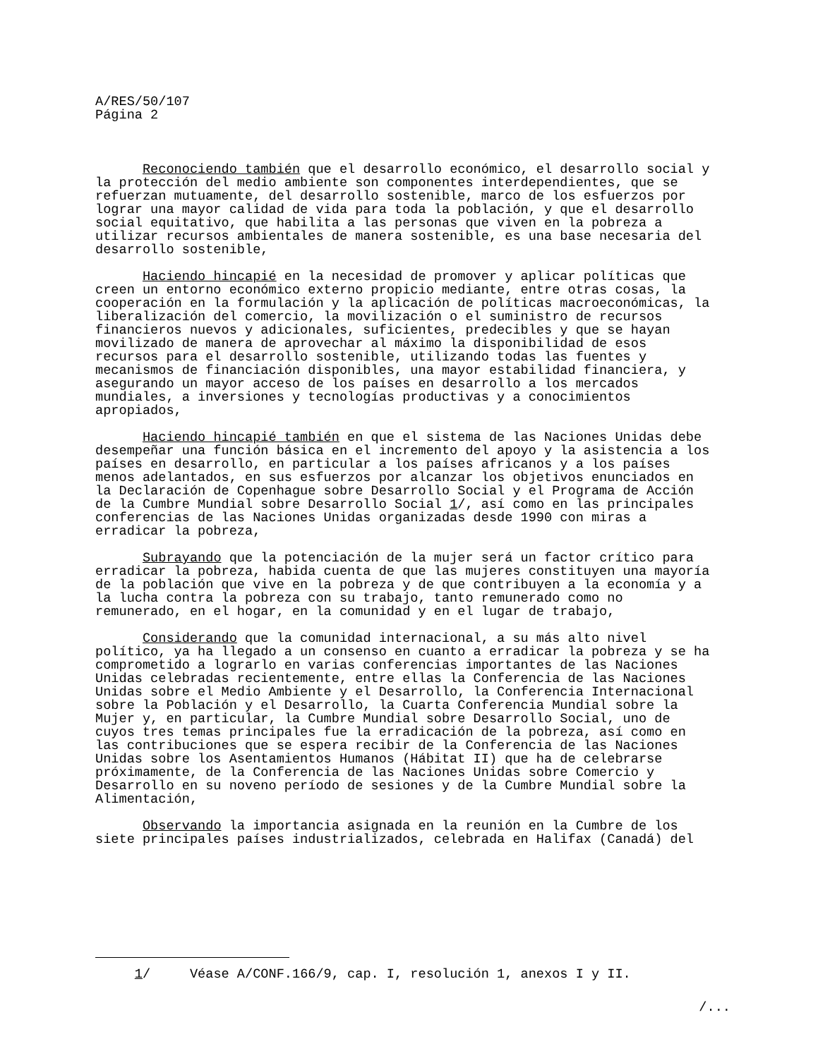A/RES/50/107 Página 2
Reconociendo también que el desarrollo económico, el desarrollo social y la protección del medio ambiente son componentes interdependientes, que se refuerzan mutuamente, del desarrollo sostenible, marco de los esfuerzos por lograr una mayor calidad de vida para toda la población, y que el desarrollo social equitativo, que habilita a las personas que viven en la pobreza a utilizar recursos ambientales de manera sostenible, es una base necesaria del desarrollo sostenible,
Haciendo hincapié en la necesidad de promover y aplicar políticas que creen un entorno económico externo propicio mediante, entre otras cosas, la cooperación en la formulación y la aplicación de políticas macroeconómicas, la liberalización del comercio, la movilización o el suministro de recursos financieros nuevos y adicionales, suficientes, predecibles y que se hayan movilizado de manera de aprovechar al máximo la disponibilidad de esos recursos para el desarrollo sostenible, utilizando todas las fuentes y mecanismos de financiación disponibles, una mayor estabilidad financiera, y asegurando un mayor acceso de los países en desarrollo a los mercados mundiales, a inversiones y tecnologías productivas y a conocimientos apropiados,
Haciendo hincapié también en que el sistema de las Naciones Unidas debe desempeñar una función básica en el incremento del apoyo y la asistencia a los países en desarrollo, en particular a los países africanos y a los países menos adelantados, en sus esfuerzos por alcanzar los objetivos enunciados en la Declaración de Copenhague sobre Desarrollo Social y el Programa de Acción de la Cumbre Mundial sobre Desarrollo Social 1/, así como en las principales conferencias de las Naciones Unidas organizadas desde 1990 con miras a erradicar la pobreza,
Subrayando que la potenciación de la mujer será un factor crítico para erradicar la pobreza, habida cuenta de que las mujeres constituyen una mayoría de la población que vive en la pobreza y de que contribuyen a la economía y a la lucha contra la pobreza con su trabajo, tanto remunerado como no remunerado, en el hogar, en la comunidad y en el lugar de trabajo,
Considerando que la comunidad internacional, a su más alto nivel político, ya ha llegado a un consenso en cuanto a erradicar la pobreza y se ha comprometido a lograrlo en varias conferencias importantes de las Naciones Unidas celebradas recientemente, entre ellas la Conferencia de las Naciones Unidas sobre el Medio Ambiente y el Desarrollo, la Conferencia Internacional sobre la Población y el Desarrollo, la Cuarta Conferencia Mundial sobre la Mujer y, en particular, la Cumbre Mundial sobre Desarrollo Social, uno de cuyos tres temas principales fue la erradicación de la pobreza, así como en las contribuciones que se espera recibir de la Conferencia de las Naciones Unidas sobre los Asentamientos Humanos (Hábitat II) que ha de celebrarse próximamente, de la Conferencia de las Naciones Unidas sobre Comercio y Desarrollo en su noveno período de sesiones y de la Cumbre Mundial sobre la Alimentación,
Observando la importancia asignada en la reunión en la Cumbre de los siete principales países industrializados, celebrada en Halifax (Canadá) del
1/ Véase A/CONF.166/9, cap. I, resolución 1, anexos I y II.
/...